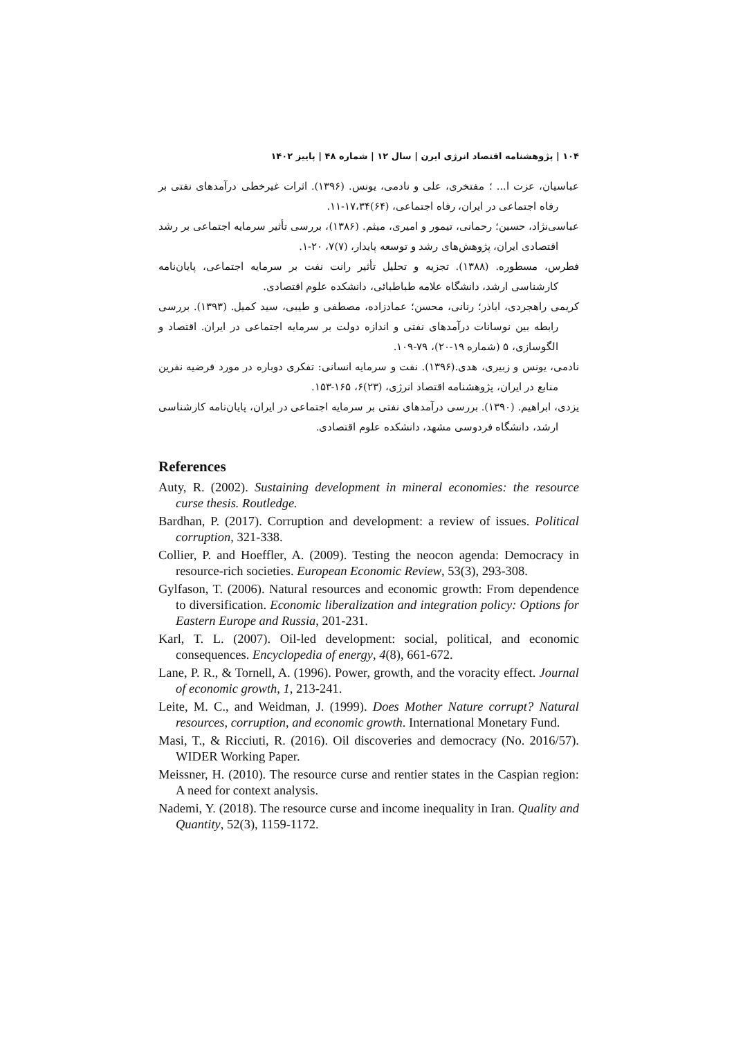۱۰۴ | پژوهشنامه اقتصاد انرژی ایرن | سال ۱۲ | شماره ۴۸ | پاییز ۱۴۰۲
عباسیان، عزت ا... ؛ مفتخری، علی و نادمی، یونس. (۱۳۹۶). اثرات غیرخطی درآمدهای نفتی بر رفاه اجتماعی در ایران، رفاه اجتماعی، (۶۴)۱۷،۳۴-۱۱.
عباسی‌نژاد، حسین؛ رحمانی، تیمور و امیری، میثم. (۱۳۸۶)، بررسی تأثیر سرمایه اجتماعی بر رشد اقتصادی ایران، پژوهش‌های رشد و توسعه پایدار، (۷)۷، ۲۰-۱.
فطرس، مسطوره. (۱۳۸۸). تجزیه و تحلیل تأثیر رانت نفت بر سرمایه اجتماعی، پایان‌نامه کارشناسی ارشد، دانشگاه علامه طباطبائی، دانشکده علوم اقتصادی.
کریمی راهجردی، اباذر؛ رنانی، محسن؛ عمادزاده، مصطفی و طیبی، سید کمیل. (۱۳۹۳). بررسی رابطه بین نوسانات درآمدهای نفتی و اندازه دولت بر سرمایه اجتماعی در ایران. اقتصاد و الگوسازی، ۵ (شماره ۱۹-۲۰)، ۷۹-۱۰۹.
نادمی، یونس و زبیری، هدی.(۱۳۹۶). نفت و سرمایه انسانی: تفکری دوباره در مورد فرضیه نفرین منابع در ایران، پژوهشنامه اقتصاد انرژی، (۲۳)۶، ۱۶۵-۱۵۳.
یزدی، ابراهیم. (۱۳۹۰). بررسی درآمدهای نفتی بر سرمایه اجتماعی در ایران، پایان‌نامه کارشناسی ارشد، دانشگاه فردوسی مشهد، دانشکده علوم اقتصادی.
References
Auty, R. (2002). Sustaining development in mineral economies: the resource curse thesis. Routledge.
Bardhan, P. (2017). Corruption and development: a review of issues. Political corruption, 321-338.
Collier, P. and Hoeffler, A. (2009). Testing the neocon agenda: Democracy in resource-rich societies. European Economic Review, 53(3), 293-308.
Gylfason, T. (2006). Natural resources and economic growth: From dependence to diversification. Economic liberalization and integration policy: Options for Eastern Europe and Russia, 201-231.
Karl, T. L. (2007). Oil-led development: social, political, and economic consequences. Encyclopedia of energy, 4(8), 661-672.
Lane, P. R., & Tornell, A. (1996). Power, growth, and the voracity effect. Journal of economic growth, 1, 213-241.
Leite, M. C., and Weidman, J. (1999). Does Mother Nature corrupt? Natural resources, corruption, and economic growth. International Monetary Fund.
Masi, T., & Ricciuti, R. (2016). Oil discoveries and democracy (No. 2016/57). WIDER Working Paper.
Meissner, H. (2010). The resource curse and rentier states in the Caspian region: A need for context analysis.
Nademi, Y. (2018). The resource curse and income inequality in Iran. Quality and Quantity, 52(3), 1159-1172.